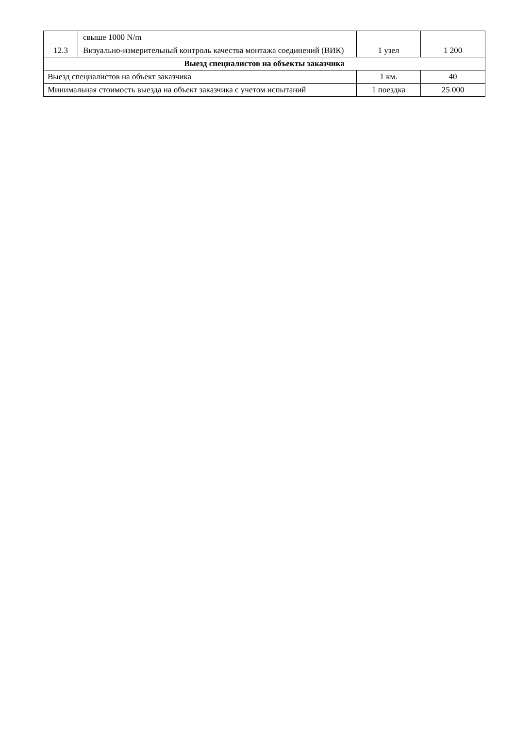| | свыше 1000 N/m | | |
| 12.3 | Визуально-измерительный контроль качества монтажа соединений (ВИК) | 1 узел | 1 200 |
| Выезд специалистов на объекты заказчика | | | |
| Выезд специалистов на объект заказчика | | 1 км. | 40 |
| Минимальная стоимость выезда на объект заказчика с учетом испытаний | | 1 поездка | 25 000 |